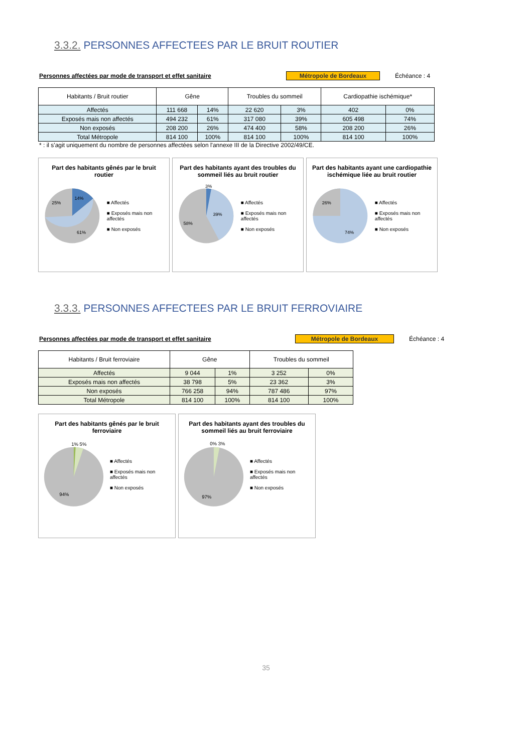3.3.2. PERSONNES AFFECTEES PAR LE BRUIT ROUTIER
Personnes affectées par mode de transport et effet sanitaire Métropole de Bordeaux Échéance : 4
| Habitants / Bruit routier | Gêne | | Troubles du sommeil | | Cardiopathie ischémique* | |
| --- | --- | --- | --- | --- | --- | --- |
| Affectés | 111 668 | 14% | 22 620 | 3% | 402 | 0% |
| Exposés mais non affectés | 494 232 | 61% | 317 080 | 39% | 605 498 | 74% |
| Non exposés | 208 200 | 26% | 474 400 | 58% | 208 200 | 26% |
| Total Métropole | 814 100 | 100% | 814 100 | 100% | 814 100 | 100% |
* : il s'agit uniquement du nombre de personnes affectées selon l'annexe III de la Directive 2002/49/CE.
Part des habitants gênés par le bruit routier
14%
25%
61%
■ Affectés
■ Exposés mais non affectés
■ Non exposés
Part des habitants ayant des troubles du sommeil liés au bruit routier
39%
58%
3%
■ Affectés
■ Exposés mais non affectés
■ Non exposés
Part des habitants ayant une cardiopathie ischémique liée au bruit routier
26%
74%
■ Affectés
■ Exposés mais non affectés
■ Non exposés
3.3.3. PERSONNES AFFECTEES PAR LE BRUIT FERROVIAIRE
Personnes affectées par mode de transport et effet sanitaire Métropole de Bordeaux Échéance : 4
| Habitants / Bruit ferroviaire | Gêne | | Troubles du sommeil | |
| --- | --- | --- | --- | --- |
| Affectés | 9 044 | 1% | 3 252 | 0% |
| Exposés mais non affectés | 38 798 | 5% | 23 362 | 3% |
| Non exposés | 766 258 | 94% | 787 486 | 97% |
| Total Métropole | 814 100 | 100% | 814 100 | 100% |
Part des habitants gênés par le bruit ferroviaire
1% 5%
94%
■ Affectés
■ Exposés mais non affectés
■ Non exposés
Part des habitants ayant des troubles du sommeil liés au bruit ferroviaire
0% 3%
97%
■ Affectés
■ Exposés mais non affectés
■ Non exposés
35